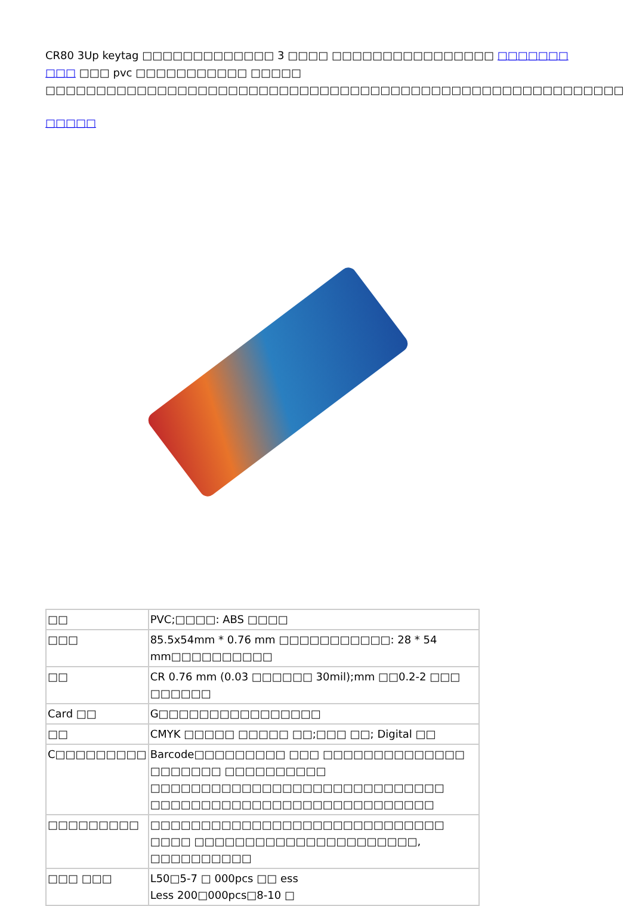CR80 3Up keytag □□□□□□□□□□□□□ 3 □□□□ □□□□□□□□□□□□□□□□ □□□□□□□ □□□ □□□ pvc □□□□□□□□□□□ □□□□□ □□□□□□□□□□□□□□□□□□□□□□□□□□□□□□□□□□□□□□□□□□□□□□□□□□□□□□□□□
□□□□□
| □□ | PVC;□□□□: ABS □□□□ |
| □□□ | 85.5x54mm * 0.76 mm □□□□□□□□□□□: 28 * 54 mm□□□□□□□□□□ |
| □□ | CR 0.76 mm (0.03 □□□□□□ 30mil);mm □□0.2-2 □□□ □□□□□□ |
| Card □□ | G□□□□□□□□□□□□□□□□ |
| □□ | CMYK □□□□□ □□□□□ □□;□□□ □□; Digital □□ |
| C□□□□□□□□□ | Barcode□□□□□□□□□ □□□ □□□□□□□□□□□□□□ □□□□□□□ □□□□□□□□□□ □□□□□□□□□□□□□□□□□□□□□□□□□□□□□ □□□□□□□□□□□□□□□□□□□□□□□□□□□□ |
| □□□□□□□□□ | □□□□□□□□□□□□□□□□□□□□□□□□□□□□□ □□□□ □□□□□□□□□□□□□□□□□□□□□□, □□□□□□□□□□ |
| □□□ □□□ | L50□5-7 □ 000pcs □□ ess Less 200□000pcs□8-10 □ |